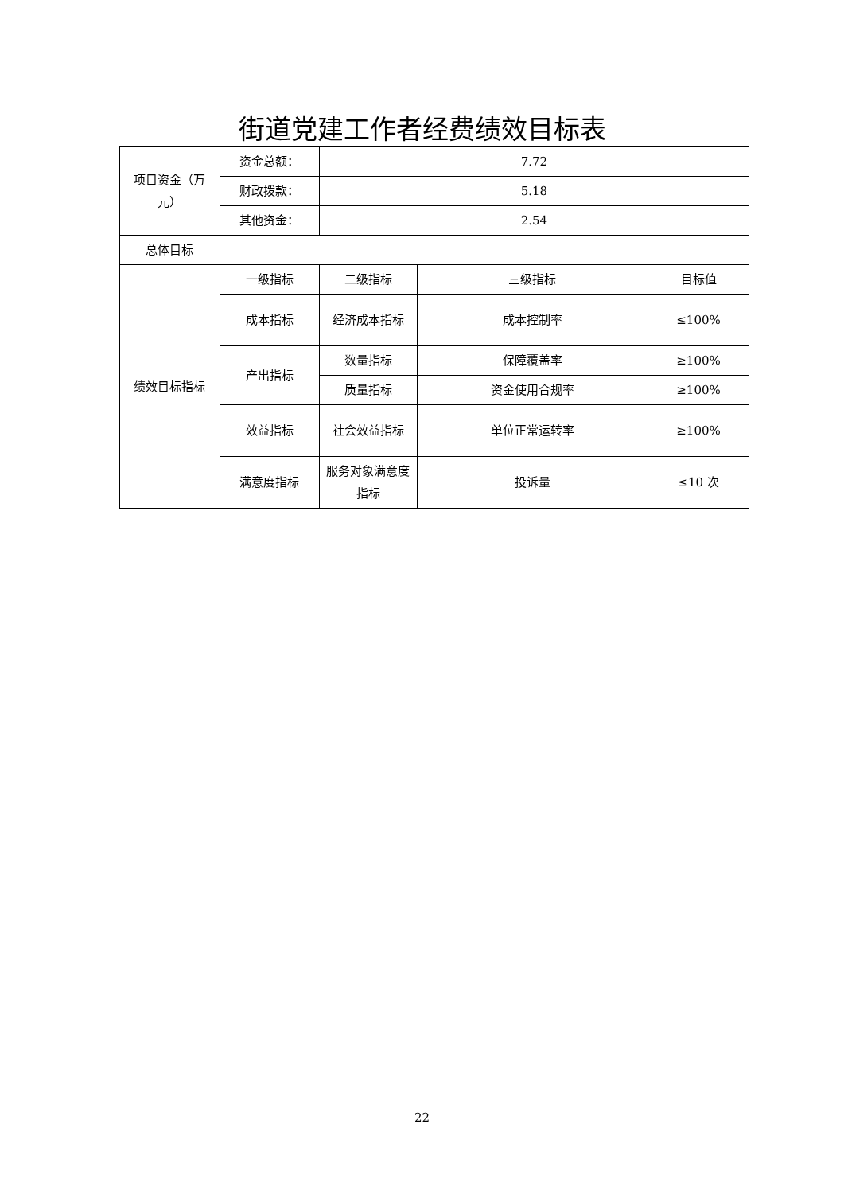街道党建工作者经费绩效目标表
| 项目资金（万元） | 资金总额： | 7.72 | | |
| | 财政拨款： | 5.18 | | |
| | 其他资金： | 2.54 | | |
| 总体目标 | | | | |
| 绩效目标指标 | 一级指标 | 二级指标 | 三级指标 | 目标值 |
| | 成本指标 | 经济成本指标 | 成本控制率 | ≤100% |
| | 产出指标 | 数量指标 | 保障覆盖率 | ≥100% |
| | | 质量指标 | 资金使用合规率 | ≥100% |
| | 效益指标 | 社会效益指标 | 单位正常运转率 | ≥100% |
| | 满意度指标 | 服务对象满意度指标 | 投诉量 | ≤10 次 |
22